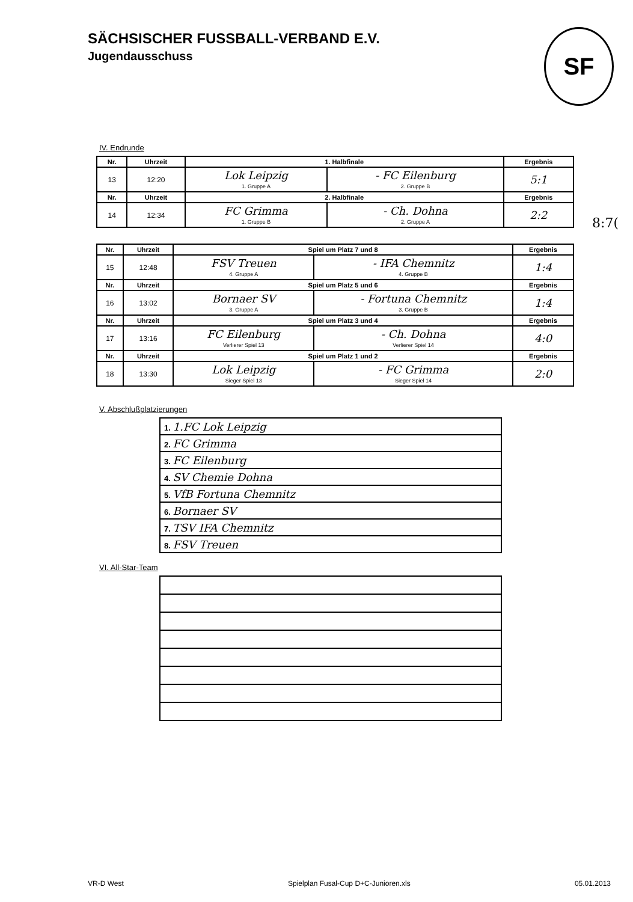SÄCHSISCHER FUSSBALL-VERBAND E.V.
Jugendausschuss
SF
8:7(
IV. Endrunde
| Nr. | Uhrzeit | 1. Halbfinale | | Ergebnis |
| --- | --- | --- | --- | --- |
| 13 | 12:20 | Lok Leipzig 1. Gruppe A | - FC Eilenburg 2. Gruppe B | 5:1 |
| Nr. | Uhrzeit | 2. Halbfinale | | Ergebnis |
| 14 | 12:34 | FC Grimma 1. Gruppe B | - Ch. Dohna 2. Gruppe A | 2:2 |
| Nr. | Uhrzeit | Spiel um Platz 7 und 8 | | Ergebnis |
| --- | --- | --- | --- | --- |
| 15 | 12:48 | FSV Treuen 4. Gruppe A | - IFA Chemnitz 4. Gruppe B | 1:4 |
| Nr. | Uhrzeit | Spiel um Platz 5 und 6 | | Ergebnis |
| 16 | 13:02 | Bornaer SV 3. Gruppe A | - Fortuna Chemnitz 3. Gruppe B | 1:4 |
| Nr. | Uhrzeit | Spiel um Platz 3 und 4 | | Ergebnis |
| 17 | 13:16 | FC Eilenburg Verlierer Spiel 13 | - Ch. Dohna Verlierer Spiel 14 | 4:0 |
| Nr. | Uhrzeit | Spiel um Platz 1 und 2 | | Ergebnis |
| 18 | 13:30 | Lok Leipzig Sieger Spiel 13 | - FC Grimma Sieger Spiel 14 | 2:0 |
V. Abschlußplatzierungen
| 1. 1.FC Lok Leipzig |
| 2. FC Grimma |
| 3. FC Eilenburg |
| 4. SV Chemie Dohna |
| 5. VfB Fortuna Chemnitz |
| 6. Bornaer SV |
| 7. TSV IFA Chemnitz |
| 8. FSV Treuen |
VI. All-Star-Team
VR-D West Spielplan Fusal-Cup D+C-Junioren.xls 05.01.2013